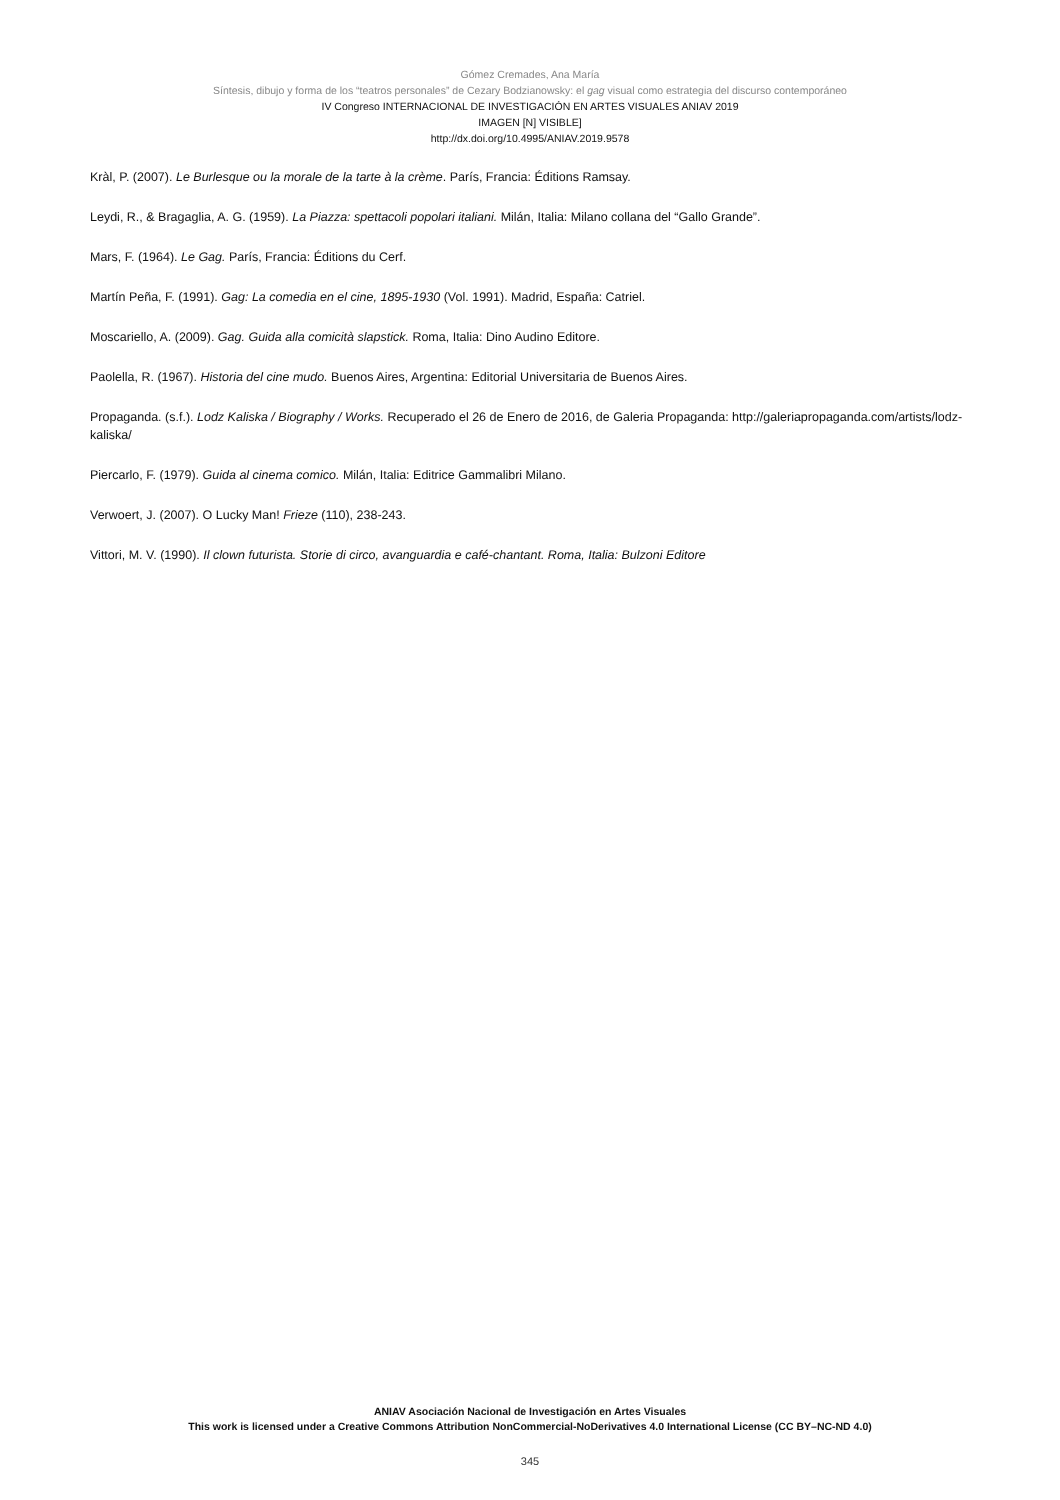Gómez Cremades, Ana María
Síntesis, dibujo y forma de los “teatros personales” de Cezary Bodzianowsky: el gag visual como estrategia del discurso contemporáneo
IV Congreso INTERNACIONAL DE INVESTIGACIÓN EN ARTES VISUALES ANIAV 2019
IMAGEN [N] VISIBLE]
http://dx.doi.org/10.4995/ANIAV.2019.9578
Kràl, P. (2007). Le Burlesque ou la morale de la tarte à la crème. París, Francia: Éditions Ramsay.
Leydi, R., & Bragaglia, A. G. (1959). La Piazza: spettacoli popolari italiani. Milán, Italia: Milano collana del “Gallo Grande”.
Mars, F. (1964). Le Gag. París, Francia: Éditions du Cerf.
Martín Peña, F. (1991). Gag: La comedia en el cine, 1895-1930 (Vol. 1991). Madrid, España: Catriel.
Moscariello, A. (2009). Gag. Guida alla comicità slapstick. Roma, Italia: Dino Audino Editore.
Paolella, R. (1967). Historia del cine mudo. Buenos Aires, Argentina: Editorial Universitaria de Buenos Aires.
Propaganda. (s.f.). Lodz Kaliska / Biography / Works. Recuperado el 26 de Enero de 2016, de Galeria Propaganda: http://galeriapropaganda.com/artists/lodz-kaliska/
Piercarlo, F. (1979). Guida al cinema comico. Milán, Italia: Editrice Gammalibri Milano.
Verwoert, J. (2007). O Lucky Man! Frieze (110), 238-243.
Vittori, M. V. (1990). Il clown futurista. Storie di circo, avanguardia e café-chantant. Roma, Italia: Bulzoni Editore
ANIAV Asociación Nacional de Investigación en Artes Visuales
This work is licensed under a Creative Commons Attribution NonCommercial-NoDerivatives 4.0 International License (CC BY–NC-ND 4.0)
345